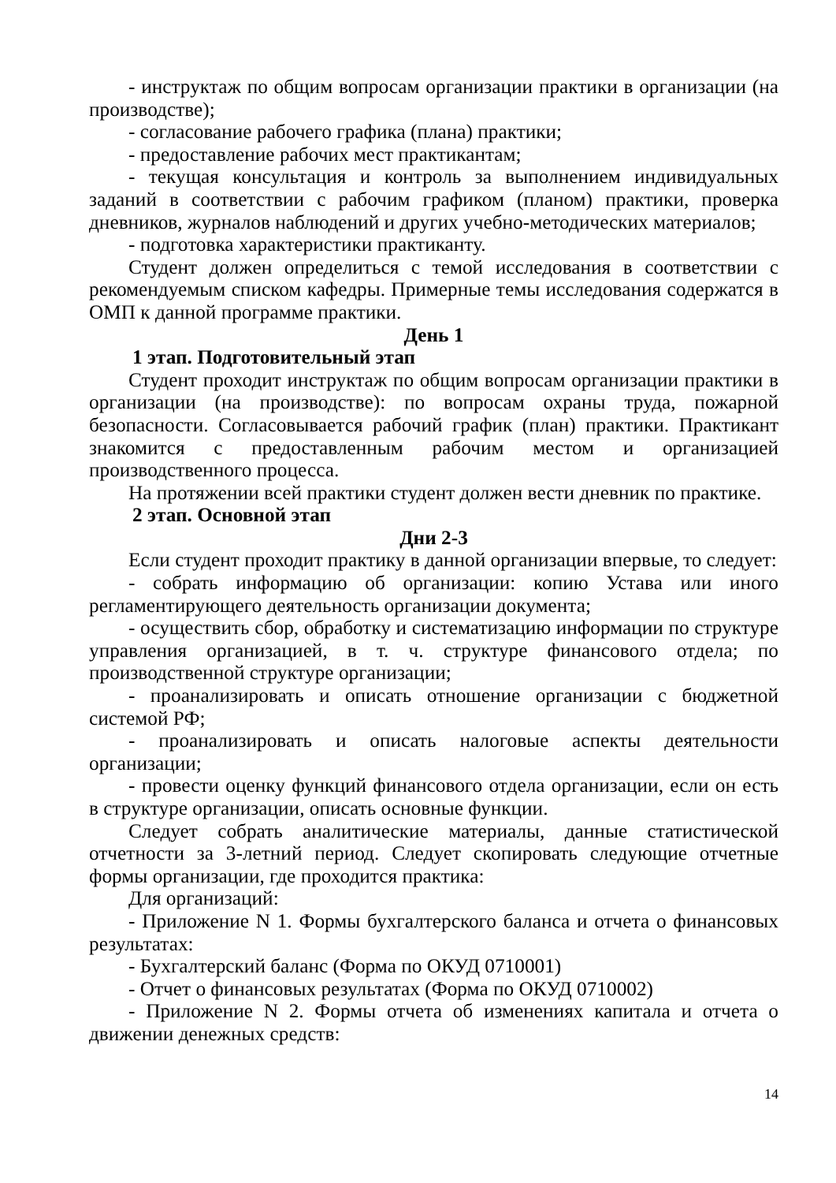- инструктаж по общим вопросам организации практики в организации (на производстве);
- согласование рабочего графика (плана) практики;
- предоставление рабочих мест практикантам;
- текущая консультация и контроль за выполнением индивидуальных заданий в соответствии с рабочим графиком (планом) практики, проверка дневников, журналов наблюдений и других учебно-методических материалов;
- подготовка характеристики практиканту.
Студент должен определиться с темой исследования в соответствии с рекомендуемым списком кафедры. Примерные темы исследования содержатся в ОМП к данной программе практики.
День 1
1 этап. Подготовительный этап
Студент проходит инструктаж по общим вопросам организации практики в организации (на производстве): по вопросам охраны труда, пожарной безопасности. Согласовывается рабочий график (план) практики. Практикант знакомится с предоставленным рабочим местом и организацией производственного процесса.
На протяжении всей практики студент должен вести дневник по практике.
2 этап. Основной этап
Дни 2-3
Если студент проходит практику в данной организации впервые, то следует:
- собрать информацию об организации: копию Устава или иного регламентирующего деятельность организации документа;
- осуществить сбор, обработку и систематизацию информации по структуре управления организацией, в т. ч. структуре финансового отдела; по производственной структуре организации;
- проанализировать и описать отношение организации с бюджетной системой РФ;
- проанализировать и описать налоговые аспекты деятельности организации;
- провести оценку функций финансового отдела организации, если он есть в структуре организации, описать основные функции.
Следует собрать аналитические материалы, данные статистической отчетности за 3-летний период. Следует скопировать следующие отчетные формы организации, где проходится практика:
Для организаций:
- Приложение N 1. Формы бухгалтерского баланса и отчета о финансовых результатах:
- Бухгалтерский баланс (Форма по ОКУД 0710001)
- Отчет о финансовых результатах (Форма по ОКУД 0710002)
- Приложение N 2. Формы отчета об изменениях капитала и отчета о движении денежных средств:
14